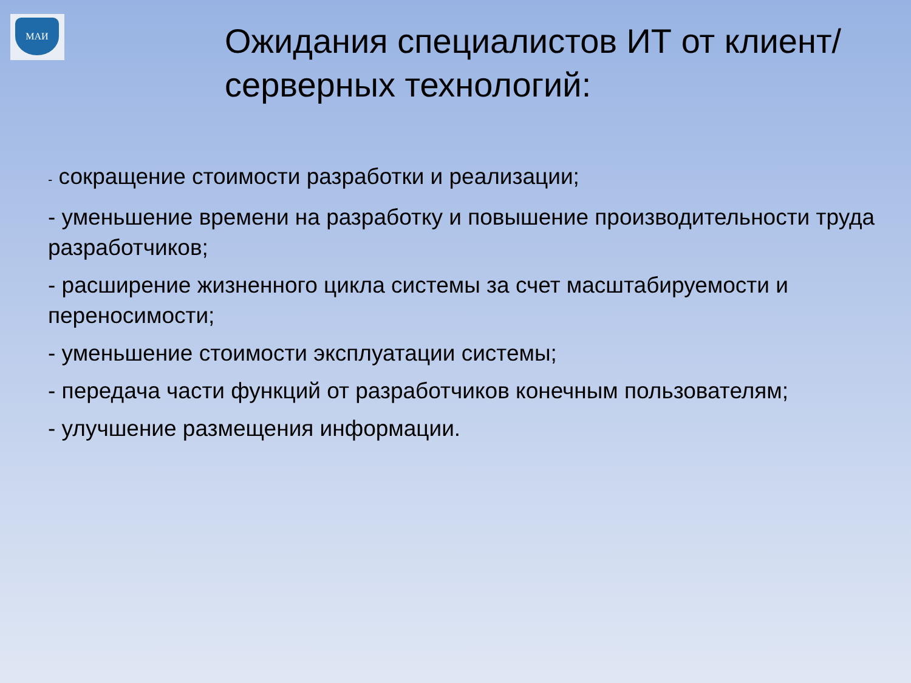МАИ
Ожидания специалистов ИТ от клиент/серверных технологий:
- сокращение стоимости разработки и реализации;
- уменьшение времени на разработку и повышение производительности труда разработчиков;
- расширение жизненного цикла системы за счет масштабируемости и переносимости;
- уменьшение стоимости эксплуатации системы;
- передача части функций от разработчиков конечным пользователям;
- улучшение размещения информации.